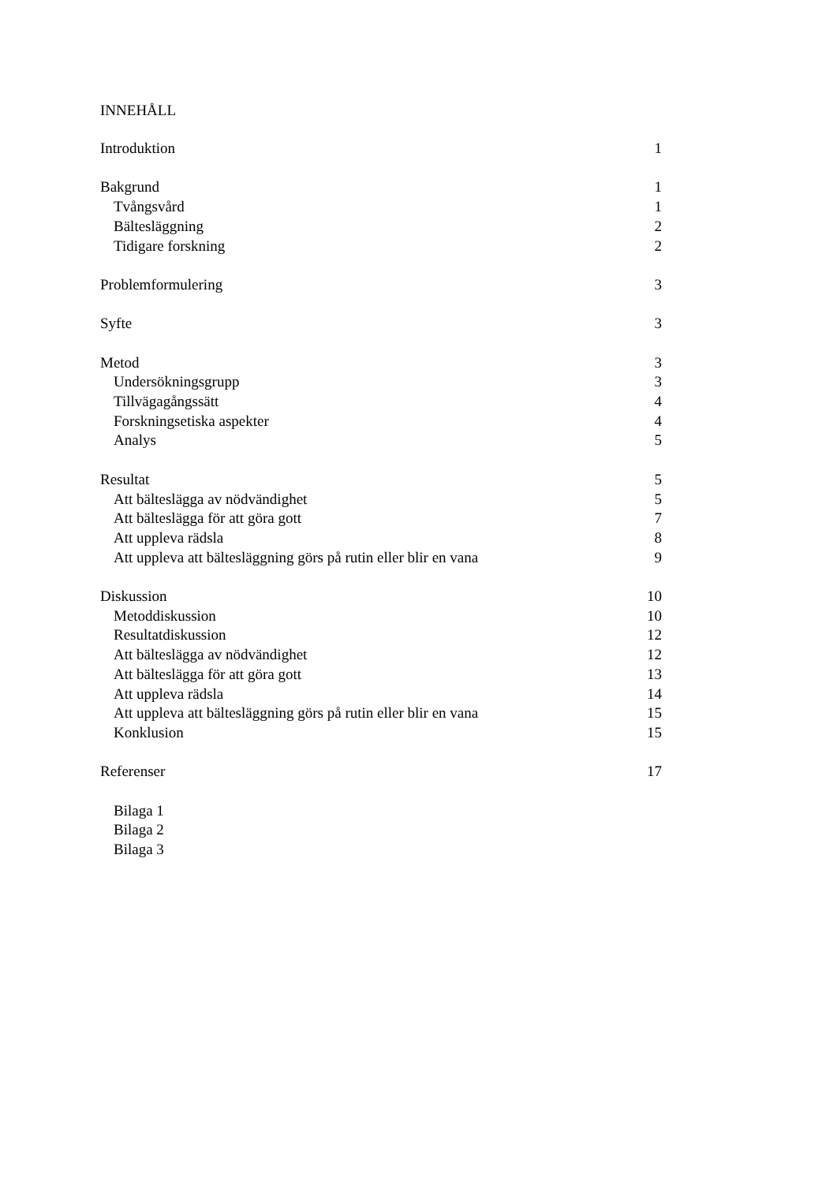INNEHÅLL
Introduktion 1
Bakgrund 1
Tvångsvård 1
Bältesläggning 2
Tidigare forskning 2
Problemformulering 3
Syfte 3
Metod 3
Undersökningsgrupp 3
Tillvägagångssätt 4
Forskningsetiska aspekter 4
Analys 5
Resultat 5
Att bälteslägga av nödvändighet 5
Att bälteslägga för att göra gott 7
Att uppleva rädsla 8
Att uppleva att bältesläggning görs på rutin eller blir en vana 9
Diskussion 10
Metoddiskussion 10
Resultatdiskussion 12
Att bälteslägga av nödvändighet 12
Att bälteslägga för att göra gott 13
Att uppleva rädsla 14
Att uppleva att bältesläggning görs på rutin eller blir en vana 15
Konklusion 15
Referenser 17
Bilaga 1
Bilaga 2
Bilaga 3